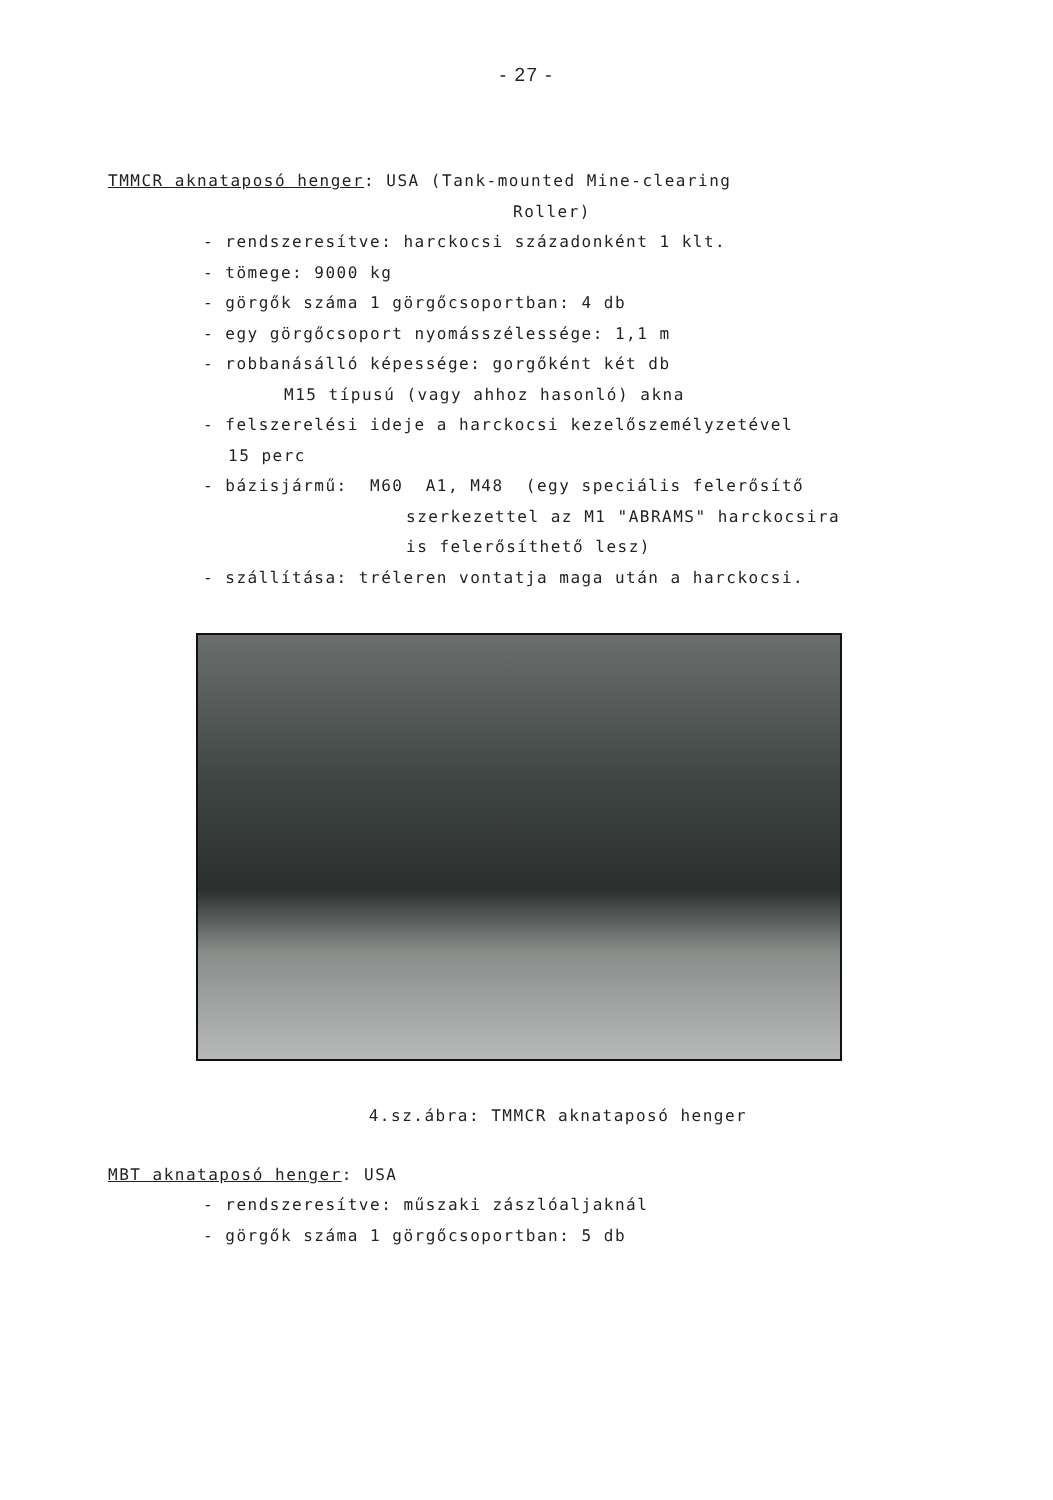- 27 -
TMMCR aknataposó henger: USA (Tank-mounted Mine-clearing
Roller)
- rendszeresítve: harckocsi századonként 1 klt.
- tömege: 9000 kg
- görgők száma 1 görgőcsoportban: 4 db
- egy görgőcsoport nyomásszélessége: 1,1 m
- robbanásálló képessége: gorgőként két db
M15 típusú (vagy ahhoz hasonló) akna
- felszerelési ideje a harckocsi kezelőszemélyzetével
15 perc
- bázisjármű: M60 A1, M48 (egy speciális felerősítő
szerkezettel az M1 "ABRAMS" harckocsira
is felerősíthető lesz)
- szállítása: tréleren vontatja maga után a harckocsi.
4.sz.ábra: TMMCR aknataposó henger
MBT aknataposó henger: USA
- rendszeresítve: műszaki zászlóaljaknál
- görgők száma 1 görgőcsoportban: 5 db